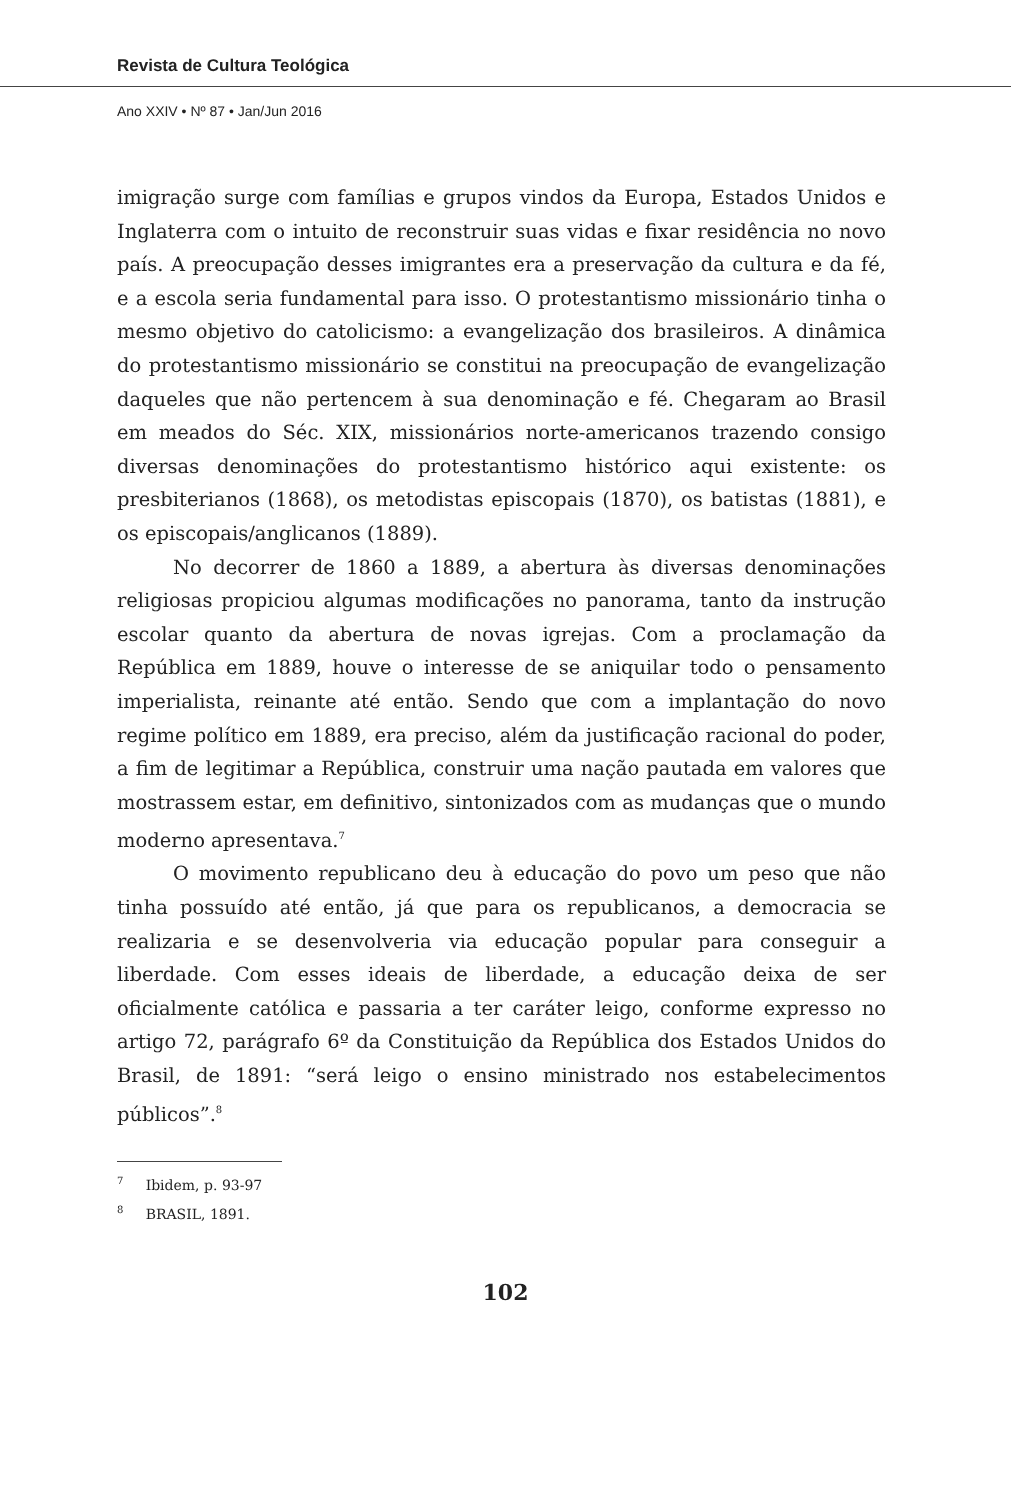Revista de Cultura Teológica
Ano XXIV • Nº 87 • Jan/Jun 2016
imigração surge com famílias e grupos vindos da Europa, Estados Unidos e Inglaterra com o intuito de reconstruir suas vidas e fixar residência no novo país. A preocupação desses imigrantes era a preservação da cultura e da fé, e a escola seria fundamental para isso. O protestantismo missionário tinha o mesmo objetivo do catolicismo: a evangelização dos brasileiros. A dinâmica do protestantismo missionário se constitui na preocupação de evangelização daqueles que não pertencem à sua denominação e fé. Chegaram ao Brasil em meados do Séc. XIX, missionários norte-americanos trazendo consigo diversas denominações do protestantismo histórico aqui existente: os presbiterianos (1868), os metodistas episcopais (1870), os batistas (1881), e os episcopais/anglicanos (1889).
No decorrer de 1860 a 1889, a abertura às diversas denominações religiosas propiciou algumas modificações no panorama, tanto da instrução escolar quanto da abertura de novas igrejas. Com a proclamação da República em 1889, houve o interesse de se aniquilar todo o pensamento imperialista, reinante até então. Sendo que com a implantação do novo regime político em 1889, era preciso, além da justificação racional do poder, a fim de legitimar a República, construir uma nação pautada em valores que mostrassem estar, em definitivo, sintonizados com as mudanças que o mundo moderno apresentava.<sup>7</sup>
O movimento republicano deu à educação do povo um peso que não tinha possuído até então, já que para os republicanos, a democracia se realizaria e se desenvolveria via educação popular para conseguir a liberdade. Com esses ideais de liberdade, a educação deixa de ser oficialmente católica e passaria a ter caráter leigo, conforme expresso no artigo 72, parágrafo 6º da Constituição da República dos Estados Unidos do Brasil, de 1891: “será leigo o ensino ministrado nos estabelecimentos públicos”.<sup>8</sup>
<sup>7</sup> Ibidem, p. 93-97
<sup>8</sup> BRASIL, 1891.
102